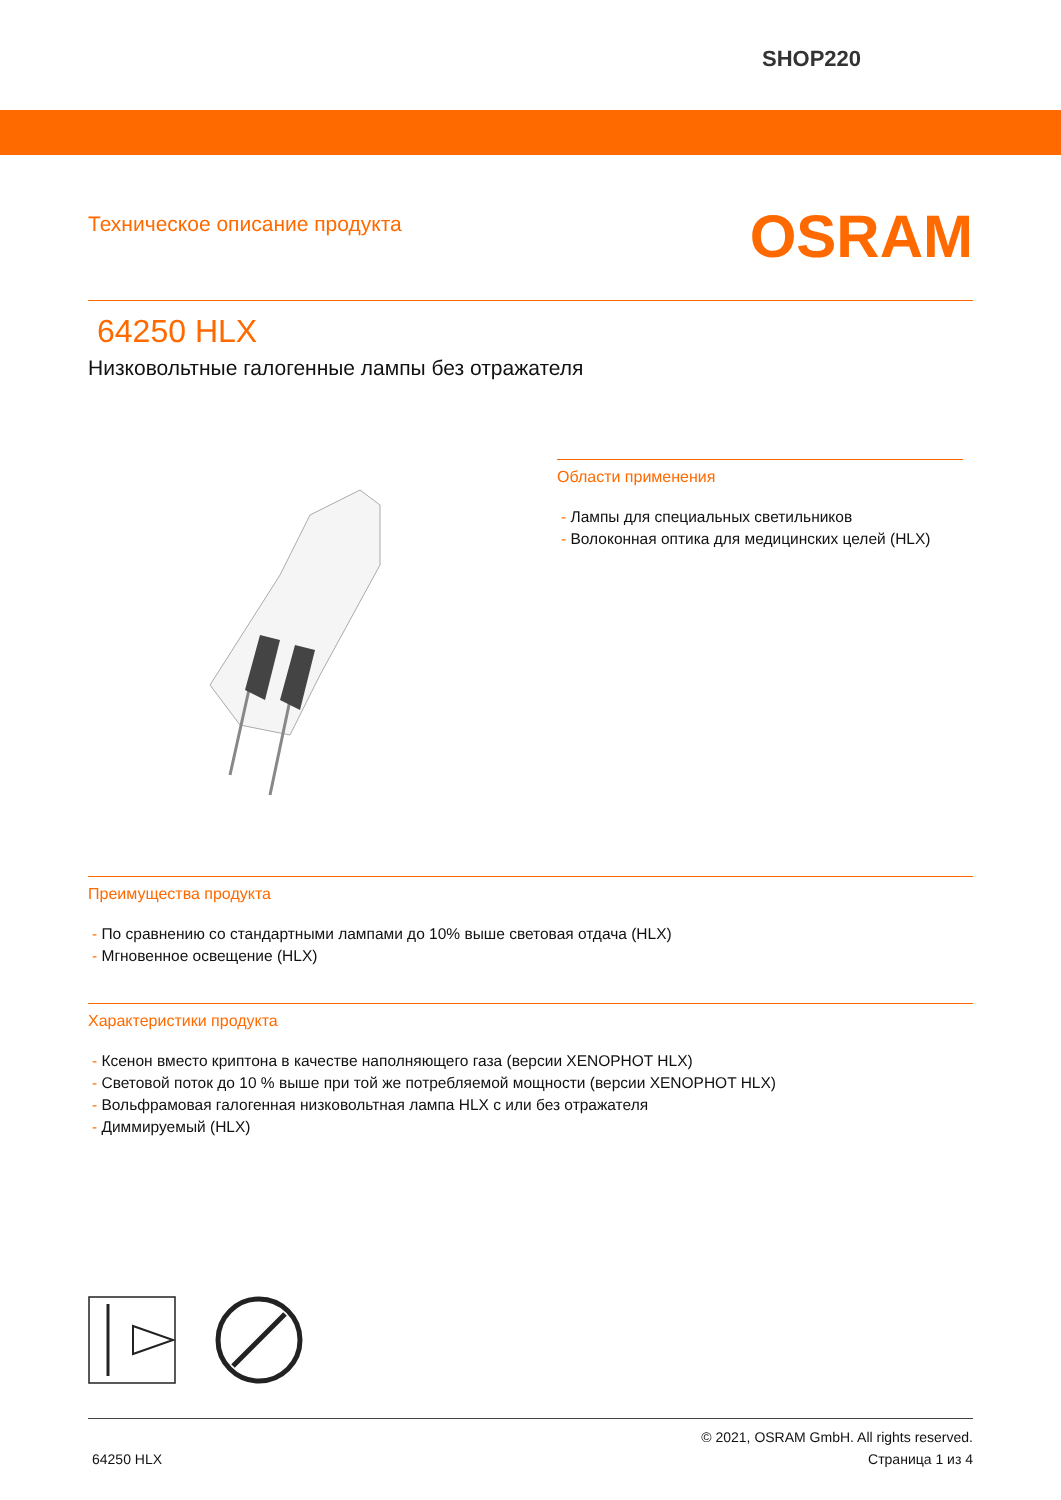SHOP220
Техническое описание продукта
OSRAM
64250 HLX
Низковольтные галогенные лампы без отражателя
Области применения
- Лампы для специальных светильников
- Волоконная оптика для медицинских целей (HLX)
Преимущества продукта
- По сравнению со стандартными лампами до 10% выше световая отдача (HLX)
- Мгновенное освещение (HLX)
Характеристики продукта
- Ксенон вместо криптона в качестве наполняющего газа (версии XENOPHOT HLX)
- Световой поток до 10 % выше при той же потребляемой мощности (версии XENOPHOT HLX)
- Вольфрамовая галогенная низковольтная лампа HLX с или без отражателя
- Диммируемый (HLX)
© 2021, OSRAM GmbH. All rights reserved.
64250 HLX Страница 1 из 4